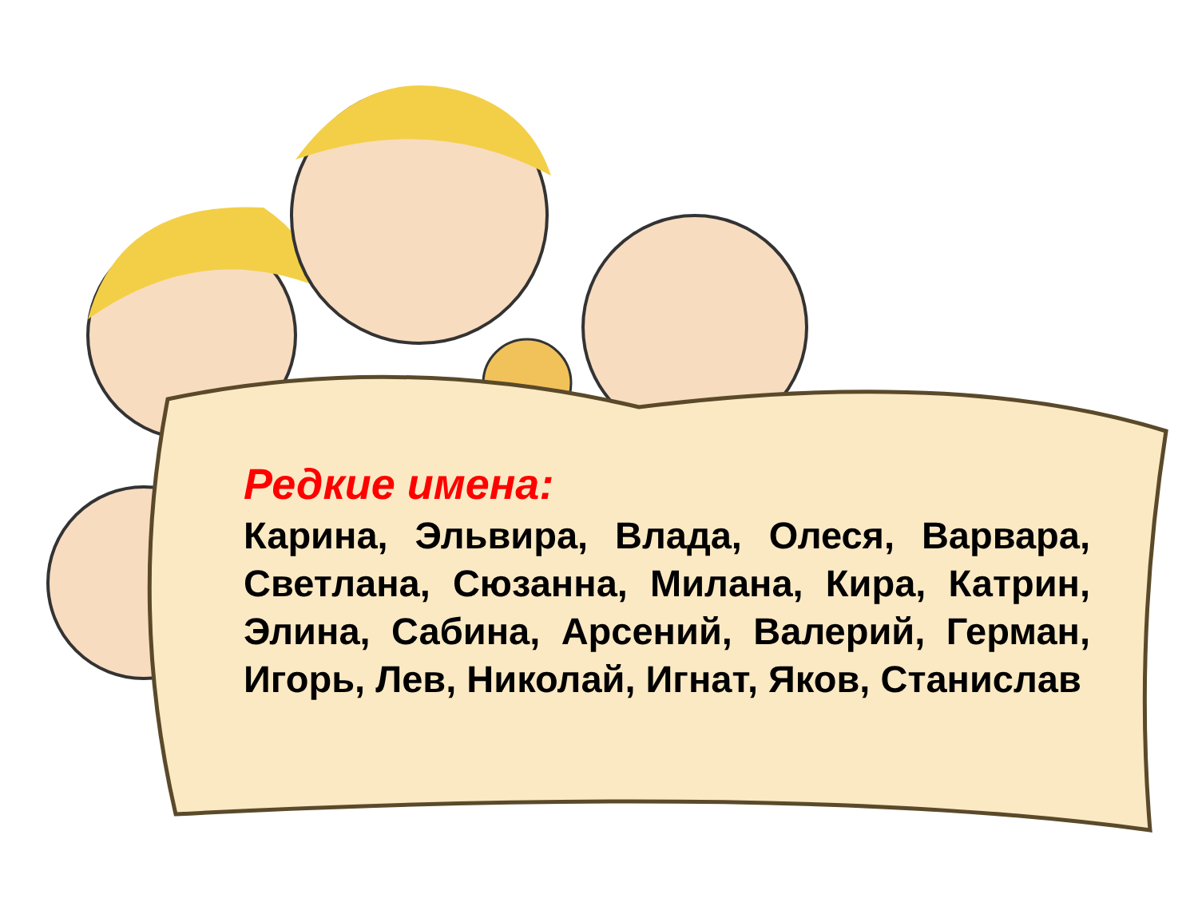Редкие имена:
Карина, Эльвира, Влада, Олеся, Варвара, Светлана, Сюзанна, Милана, Кира, Катрин, Элина, Сабина, Арсений, Валерий, Герман, Игорь, Лев, Николай, Игнат, Яков, Станислав